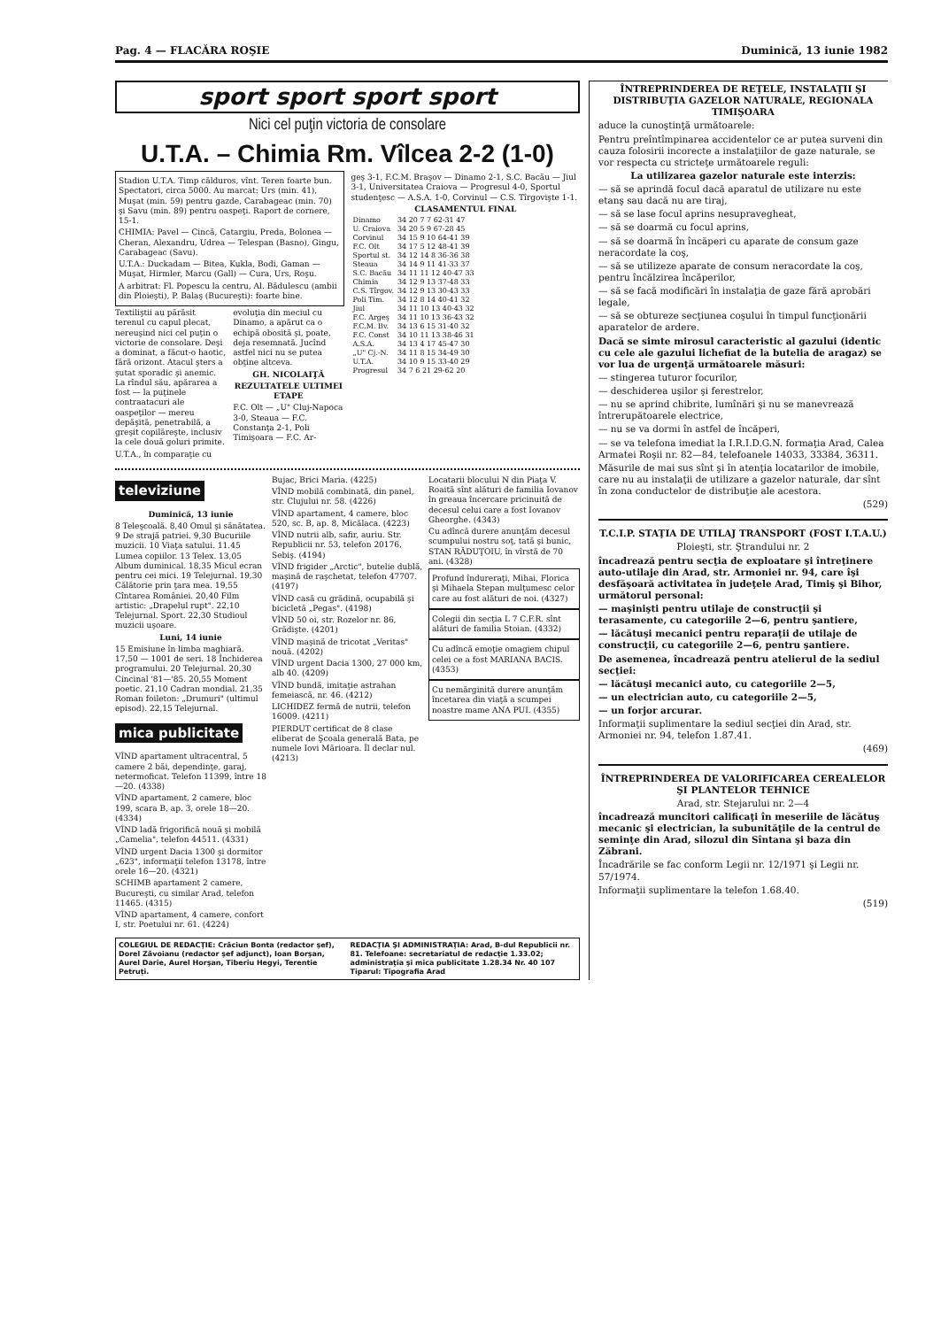Pag. 4 — FLACĂRA ROŞIE Duminică, 13 iunie 1982
sport sport sport sport
Nici cel puţin victoria de consolare
U.T.A. – Chimia Rm. Vîlcea 2-2 (1-0)
Stadion U.T.A. Timp călduros, vînt. Teren foarte bun. Spectatori, circa 5000. Au marcat: Urs (min. 41), Muşat (min. 59) pentru gazde, Carabageac (min. 70) şi Savu (min. 89) pentru oaspeţi. Raport de cornere, 15-1.
CHIMIA: Pavel — Cincă, Catargiu, Preda, Bolonea — Cheran, Alexandru, Udrea — Telespan (Basno), Gingu, Carabageac (Savu).
U.T.A.: Duckadam — Bitea, Kukla, Bodi, Gaman — Muşat, Hirmler, Marcu (Gall) — Cura, Urs, Roşu.
A arbitrat: Fl. Popescu la centru, Al. Bădulescu (ambii din Ploieşti), P. Balaş (Bucureşti): foarte bine.
Textiliştii au părăsit terenul cu capul plecat, nereuşind nici cel puţin o victorie de consolare. Deşi a dominat, a făcut-o haotic, fără orizont. Atacul şters a şutat sporadic şi anemic. La rîndul său, apărarea a fost — la puţinele contraatacuri ale oaspeţilor — mereu depăşită, penetrabilă, a greşit copilăreşte, inclusiv la cele două goluri primite.
U.T.A., în comparaţie cu
evoluţia din meciul cu Dinamo, a apărut ca o echipă obosită şi, poate, deja resemnată. Jucînd astfel nici nu se putea obţine altceva.
GH. NICOLAIŢĂ
REZULTATELE ULTIMEI ETAPE
F.C. Olt — „U" Cluj-Napoca 3-0, Steaua — F.C. Constanţa 2-1, Poli Timişoara — F.C. Ar-
geş 3-1, F.C.M. Braşov — Dinamo 2-1, S.C. Bacău — Jiul 3-1, Universitatea Craiova — Progresul 4-0, Sportul studenţesc — A.S.A. 1-0, Corvinul — C.S. Tîrgovişte 1-1.
CLASAMENTUL FINAL
| Dinamo | 34 20 7 7 62-31 47 |
| U. Craiova | 34 20 5 9 67-28 45 |
| Corvinul | 34 15 9 10 64-41 39 |
| F.C. Olt | 34 17 5 12 48-41 39 |
| Sportul st. | 34 12 14 8 36-36 38 |
| Steaua | 34 14 9 11 41-33 37 |
| S.C. Bacău | 34 11 11 12 40-47 33 |
| Chimia | 34 12 9 13 37-48 33 |
| C.S. Tîrgov. | 34 12 9 13 30-43 33 |
| Poli Tim. | 34 12 8 14 40-41 32 |
| Jiul | 34 11 10 13 40-43 32 |
| F.C. Argeş | 34 11 10 13 36-43 32 |
| F.C.M. Bv. | 34 13 6 15 31-40 32 |
| F.C. Const | 34 10 11 13 38-46 31 |
| A.S.A. | 34 13 4 17 45-47 30 |
| „U" Cj.-N. | 34 11 8 15 34-49 30 |
| U.T.A. | 34 10 9 15 33-40 29 |
| Progresul | 34 7 6 21 29-62 20 |
televiziune
Duminică, 13 iunie
8 Teleşcoală. 8,40 Omul şi sănătatea. 9 De strajă patriei. 9,30 Bucuriile muzicii. 10 Viaţa satului. 11.45 Lumea copiilor. 13 Telex. 13,05 Album duminical. 18,35 Micul ecran pentru cei mici. 19 Telejurnal. 19,30 Călătorie prin ţara mea. 19,55 Cîntarea României. 20,40 Film artistic: „Drapelul rupt". 22,10 Telejurnal. Sport. 22,30 Studioul muzicii uşoare.
Luni, 14 iunie
15 Emisiune în limba maghiară. 17,50 — 1001 de seri. 18 Închiderea programului. 20 Telejurnal. 20,30 Cincinal '81—'85. 20,55 Moment poetic. 21,10 Cadran mondial. 21,35 Roman foileton: „Drumuri" (ultimul episod). 22,15 Telejurnal.
mica publicitate
VÎND apartament ultracentral, 5 camere 2 băi, dependinţe, garaj, netermoficat. Telefon 11399, între 18—20. (4338)
VÎND apartament, 2 camere, bloc 199, scara B, ap. 3, orele 18—20. (4334)
VÎND ladă frigorifică nouă şi mobilă „Camelia", telefon 44511. (4331)
VÎND urgent Dacia 1300 şi dormitor „623", informaţii telefon 13178, între orele 16—20. (4321)
SCHIMB apartament 2 camere, Bucureşti, cu similar Arad, telefon 11465. (4315)
VÎND apartament, 4 camere, confort I, str. Poetului nr. 61. (4224)
Bujac, Brici Maria. (4225)
VÎND mobilă combinată, din panel, str. Clujului nr. 58. (4226)
VÎND apartament, 4 camere, bloc 520, sc. B, ap. 8, Micălaca. (4223)
VÎND nutrii alb, safir, auriu. Str. Republicii nr. 53, telefon 20176, Sebiş. (4194)
VÎND frigider „Arctic", butelie dublă, maşină de raşchetat, telefon 47707. (4197)
VÎND casă cu grădină, ocupabilă şi bicicletă „Pegas". (4198)
VÎND 50 oi, str. Rozelor nr. 86, Grădişte. (4201)
VÎND maşină de tricotat „Veritas" nouă. (4202)
VÎND urgent Dacia 1300, 27 000 km, alb 40. (4209)
VÎND bundă, imitaţie astrahan femeiască, nr. 46. (4212)
LICHIDEZ fermă de nutrii, telefon 16009. (4211)
PIERDUT certificat de 8 clase eliberat de Şcoala generală Bata, pe numele Iovi Mărioara. Îl declar nul. (4213)
Locatarii blocului N din Piaţa V. Roaită sînt alături de familia Iovanov în greaua încercare pricinuită de decesul celui care a fost Iovanov Gheorghe. (4343)
Cu adîncă durere anunţăm decesul scumpului nostru soţ, tată şi bunic, STAN RĂDUŢOIU, în vîrstă de 70 ani. (4328)
Profund îndureraţi, Mihai, Florica şi Mihaela Stepan mulţumesc celor care au fost alături de noi. (4327)
Colegii din secţia L 7 C.F.R. sînt alături de familia Stoian. (4332)
Cu adîncă emoţie omagiem chipul celei ce a fost MARIANA BACIS. (4353)
Cu nemărginită durere anunţăm încetarea din viaţă a scumpei noastre mame ANA PUI. (4355)
COLEGIUL DE REDACŢIE: Crăciun Bonta (redactor şef), Dorel Zăvoianu (redactor şef adjunct), Ioan Borşan, Aurel Darie, Aurel Horşan, Tiberiu Hegyi, Terentie Petruţi.
REDACŢIA ŞI ADMINISTRAŢIA: Arad, B-dul Republicii nr. 81. Telefoane: secretariatul de redacţie 1.33.02; administraţia şi mica publicitate 1.28.34 Nr. 40 107 Tiparul: Tipografia Arad
ÎNTREPRINDEREA DE REŢELE, INSTALAŢII ŞI DISTRIBUŢIA GAZELOR NATURALE, REGIONALA TIMIŞOARA
aduce la cunoştinţă următoarele:
Pentru preîntîmpinarea accidentelor ce ar putea surveni din cauza folosirii incorecte a instalaţiilor de gaze naturale, se vor respecta cu stricteţe următoarele reguli:
La utilizarea gazelor naturale este interzis:
— să se aprindă focul dacă aparatul de utilizare nu este etanş sau dacă nu are tiraj,
— să se lase focul aprins nesupravegheat,
— să se doarmă cu focul aprins,
— să se doarmă în încăperi cu aparate de consum gaze neracordate la coş,
— să se utilizeze aparate de consum neracordate la coş, pentru încălzirea încăperilor,
— să se facă modificări în instalaţia de gaze fără aprobări legale,
— să se obtureze secţiunea coşului în timpul funcţionării aparatelor de ardere.
Dacă se simte mirosul caracteristic al gazului (identic cu cele ale gazului lichefiat de la butelia de aragaz) se vor lua de urgenţă următoarele măsuri:
— stingerea tuturor focurilor,
— deschiderea uşilor şi ferestrelor,
— nu se aprind chibrite, lumînări şi nu se manevrează întrerupătoarele electrice,
— nu se va dormi în astfel de încăperi,
— se va telefona imediat la I.R.I.D.G.N. formaţia Arad, Calea Armatei Roşii nr. 82—84, telefoanele 14033, 33384, 36311.
Măsurile de mai sus sînt şi în atenţia locatarilor de imobile, care nu au instalaţii de utilizare a gazelor naturale, dar sînt în zona conductelor de distribuţie ale acestora.
(529)
T.C.I.P. STAŢIA DE UTILAJ TRANSPORT (FOST I.T.A.U.)
Ploieşti, str. Ştrandului nr. 2
încadrează pentru secţia de exploatare şi întreţinere auto-utilaje din Arad, str. Armoniei nr. 94, care îşi desfăşoară activitatea în judeţele Arad, Timiş şi Bihor, următorul personal:
— maşinişti pentru utilaje de construcţii şi terasamente, cu categoriile 2—6, pentru şantiere,
— lăcătuşi mecanici pentru reparaţii de utilaje de construcţii, cu categoriile 2—6, pentru şantiere.
De asemenea, încadrează pentru atelierul de la sediul secţiei:
— lăcătuşi mecanici auto, cu categoriile 2—5,
— un electrician auto, cu categoriile 2—5,
— un forjor arcurar.
Informaţii suplimentare la sediul secţiei din Arad, str. Armoniei nr. 94, telefon 1.87.41.
(469)
ÎNTREPRINDEREA DE VALORIFICAREA CEREALELOR ŞI PLANTELOR TEHNICE
Arad, str. Stejarului nr. 2—4
încadrează muncitori calificaţi în meseriile de lăcătuş mecanic şi electrician, la subunităţile de la centrul de seminţe din Arad, silozul din Sîntana şi baza din Zăbrani.
Încadrările se fac conform Legii nr. 12/1971 şi Legii nr. 57/1974.
Informaţii suplimentare la telefon 1.68.40.
(519)